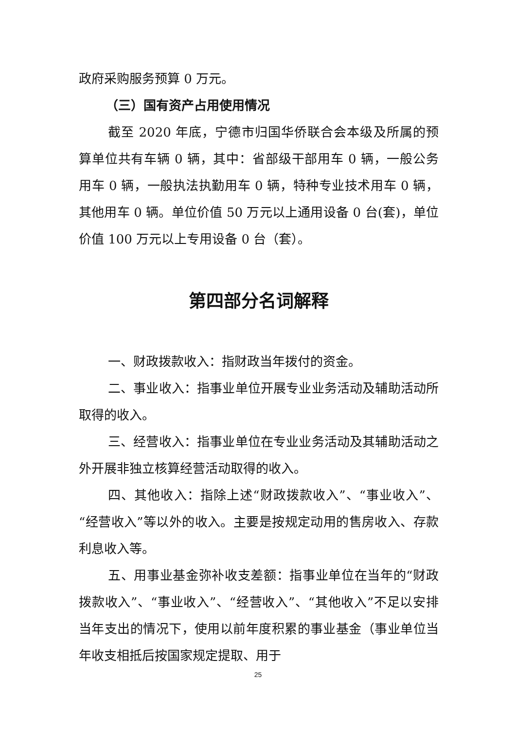政府采购服务预算 0 万元。
（三）国有资产占用使用情况
截至 2020 年底，宁德市归国华侨联合会本级及所属的预算单位共有车辆 0 辆，其中：省部级干部用车 0 辆，一般公务用车 0 辆，一般执法执勤用车 0 辆，特种专业技术用车 0 辆，其他用车 0 辆。单位价值 50 万元以上通用设备 0 台(套)，单位价值 100 万元以上专用设备 0 台（套）。
第四部分名词解释
一、财政拨款收入：指财政当年拨付的资金。
二、事业收入：指事业单位开展专业业务活动及辅助活动所取得的收入。
三、经营收入：指事业单位在专业业务活动及其辅助活动之外开展非独立核算经营活动取得的收入。
四、其他收入：指除上述“财政拨款收入”、“事业收入”、“经营收入”等以外的收入。主要是按规定动用的售房收入、存款利息收入等。
五、用事业基金弥补收支差额：指事业单位在当年的“财政拨款收入”、“事业收入”、“经营收入”、“其他收入”不足以安排当年支出的情况下，使用以前年度积累的事业基金（事业单位当年收支相抵后按国家规定提取、用于
25